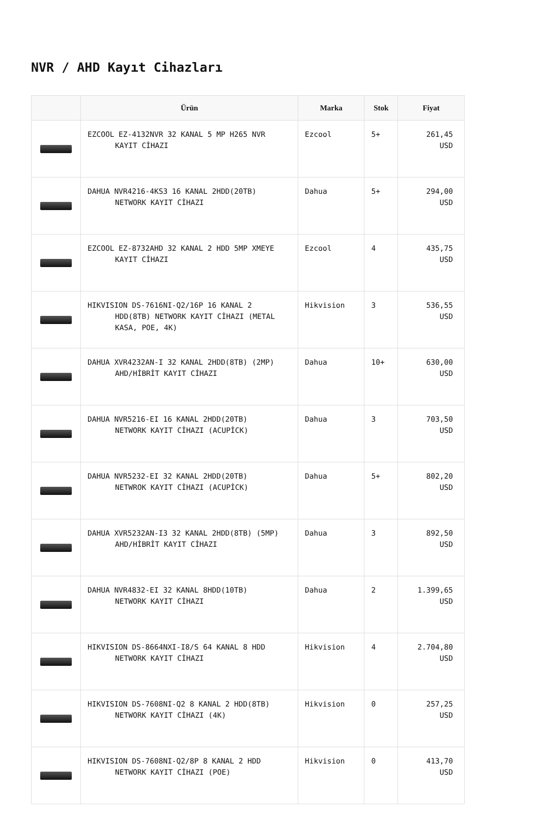NVR / AHD Kayıt Cihazları
| | Ürün | Marka | Stok | Fiyat |
| --- | --- | --- | --- | --- |
| | EZCOOL EZ-4132NVR 32 KANAL 5 MP H265 NVR KAYIT CİHAZI | Ezcool | 5+ | 261,45 USD |
| | DAHUA NVR4216-4KS3 16 KANAL 2HDD(20TB) NETWORK KAYIT CİHAZI | Dahua | 5+ | 294,00 USD |
| | EZCOOL EZ-8732AHD 32 KANAL 2 HDD 5MP XMEYE KAYIT CİHAZI | Ezcool | 4 | 435,75 USD |
| | HIKVISION DS-7616NI-Q2/16P 16 KANAL 2 HDD(8TB) NETWORK KAYIT CİHAZI (METAL KASA, POE, 4K) | Hikvision | 3 | 536,55 USD |
| | DAHUA XVR4232AN-I 32 KANAL 2HDD(8TB) (2MP) AHD/HİBRİT KAYIT CİHAZI | Dahua | 10+ | 630,00 USD |
| | DAHUA NVR5216-EI 16 KANAL 2HDD(20TB) NETWORK KAYIT CİHAZI (ACUPİCK) | Dahua | 3 | 703,50 USD |
| | DAHUA NVR5232-EI 32 KANAL 2HDD(20TB) NETWROK KAYIT CİHAZI (ACUPİCK) | Dahua | 5+ | 802,20 USD |
| | DAHUA XVR5232AN-I3 32 KANAL 2HDD(8TB) (5MP) AHD/HİBRİT KAYIT CİHAZI | Dahua | 3 | 892,50 USD |
| | DAHUA NVR4832-EI 32 KANAL 8HDD(10TB) NETWORK KAYIT CİHAZI | Dahua | 2 | 1.399,65 USD |
| | HIKVISION DS-8664NXI-I8/S 64 KANAL 8 HDD NETWORK KAYIT CİHAZI | Hikvision | 4 | 2.704,80 USD |
| | HIKVISION DS-7608NI-Q2 8 KANAL 2 HDD(8TB) NETWORK KAYIT CİHAZI (4K) | Hikvision | 0 | 257,25 USD |
| | HIKVISION DS-7608NI-Q2/8P 8 KANAL 2 HDD NETWORK KAYIT CİHAZI (POE) | Hikvision | 0 | 413,70 USD |